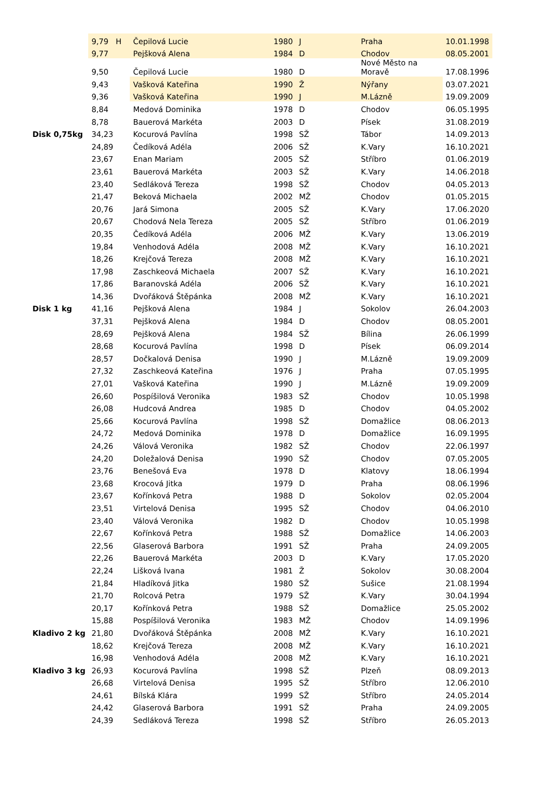| | 9,79 H | Čepilová Lucie | 1980 | J | Praha | 10.01.1998 |
| | 9,77 | Pejšková Alena | 1984 | D | Chodov | 08.05.2001 |
| | 9,50 | Čepilová Lucie | 1980 | D | Nové Město na Moravě | 17.08.1996 |
| | 9,43 | Vašková Kateřina | 1990 | Ž | Nýřany | 03.07.2021 |
| | 9,36 | Vašková Kateřina | 1990 | J | M.Lázně | 19.09.2009 |
| | 8,84 | Medová Dominika | 1978 | D | Chodov | 06.05.1995 |
| | 8,78 | Bauerová Markéta | 2003 | D | Písek | 31.08.2019 |
| Disk 0,75kg | 34,23 | Kocurová Pavlína | 1998 | SŽ | Tábor | 14.09.2013 |
| | 24,89 | Čedíková Adéla | 2006 | SŽ | K.Vary | 16.10.2021 |
| | 23,67 | Enan Mariam | 2005 | SŽ | Stříbro | 01.06.2019 |
| | 23,61 | Bauerová Markéta | 2003 | SŽ | K.Vary | 14.06.2018 |
| | 23,40 | Sedláková Tereza | 1998 | SŽ | Chodov | 04.05.2013 |
| | 21,47 | Beková Michaela | 2002 | MŽ | Chodov | 01.05.2015 |
| | 20,76 | Jará Simona | 2005 | SŽ | K.Vary | 17.06.2020 |
| | 20,67 | Chodová Nela Tereza | 2005 | SŽ | Stříbro | 01.06.2019 |
| | 20,35 | Čedíková Adéla | 2006 | MŽ | K.Vary | 13.06.2019 |
| | 19,84 | Venhodová Adéla | 2008 | MŽ | K.Vary | 16.10.2021 |
| | 18,26 | Krejčová Tereza | 2008 | MŽ | K.Vary | 16.10.2021 |
| | 17,98 | Zaschkeová Michaela | 2007 | SŽ | K.Vary | 16.10.2021 |
| | 17,86 | Baranovská Adéla | 2006 | SŽ | K.Vary | 16.10.2021 |
| | 14,36 | Dvořáková Štěpánka | 2008 | MŽ | K.Vary | 16.10.2021 |
| Disk 1 kg | 41,16 | Pejšková Alena | 1984 | J | Sokolov | 26.04.2003 |
| | 37,31 | Pejšková Alena | 1984 | D | Chodov | 08.05.2001 |
| | 28,69 | Pejšková Alena | 1984 | SŽ | Bílina | 26.06.1999 |
| | 28,68 | Kocurová Pavlína | 1998 | D | Písek | 06.09.2014 |
| | 28,57 | Dočkalová Denisa | 1990 | J | M.Lázně | 19.09.2009 |
| | 27,32 | Zaschkeová Kateřina | 1976 | J | Praha | 07.05.1995 |
| | 27,01 | Vašková Kateřina | 1990 | J | M.Lázně | 19.09.2009 |
| | 26,60 | Pospíšilová Veronika | 1983 | SŽ | Chodov | 10.05.1998 |
| | 26,08 | Hudcová Andrea | 1985 | D | Chodov | 04.05.2002 |
| | 25,66 | Kocurová Pavlína | 1998 | SŽ | Domažlice | 08.06.2013 |
| | 24,72 | Medová Dominika | 1978 | D | Domažlice | 16.09.1995 |
| | 24,26 | Válová Veronika | 1982 | SŽ | Chodov | 22.06.1997 |
| | 24,20 | Doležalová Denisa | 1990 | SŽ | Chodov | 07.05.2005 |
| | 23,76 | Benešová Eva | 1978 | D | Klatovy | 18.06.1994 |
| | 23,68 | Krocová Jitka | 1979 | D | Praha | 08.06.1996 |
| | 23,67 | Kořínková Petra | 1988 | D | Sokolov | 02.05.2004 |
| | 23,51 | Virtelová Denisa | 1995 | SŽ | Chodov | 04.06.2010 |
| | 23,40 | Válová Veronika | 1982 | D | Chodov | 10.05.1998 |
| | 22,67 | Kořínková Petra | 1988 | SŽ | Domažlice | 14.06.2003 |
| | 22,56 | Glaserová Barbora | 1991 | SŽ | Praha | 24.09.2005 |
| | 22,26 | Bauerová Markéta | 2003 | D | K.Vary | 17.05.2020 |
| | 22,24 | Lišková Ivana | 1981 | Ž | Sokolov | 30.08.2004 |
| | 21,84 | Hladíková Jitka | 1980 | SŽ | Sušice | 21.08.1994 |
| | 21,70 | Rolcová Petra | 1979 | SŽ | K.Vary | 30.04.1994 |
| | 20,17 | Kořínková Petra | 1988 | SŽ | Domažlice | 25.05.2002 |
| | 15,88 | Pospíšilová Veronika | 1983 | MŽ | Chodov | 14.09.1996 |
| Kladivo 2 kg | 21,80 | Dvořáková Štěpánka | 2008 | MŽ | K.Vary | 16.10.2021 |
| | 18,62 | Krejčová Tereza | 2008 | MŽ | K.Vary | 16.10.2021 |
| | 16,98 | Venhodová Adéla | 2008 | MŽ | K.Vary | 16.10.2021 |
| Kladivo 3 kg | 26,93 | Kocurová Pavlína | 1998 | SŽ | Plzeň | 08.09.2013 |
| | 26,68 | Virtelová Denisa | 1995 | SŽ | Stříbro | 12.06.2010 |
| | 24,61 | Bílská Klára | 1999 | SŽ | Stříbro | 24.05.2014 |
| | 24,42 | Glaserová Barbora | 1991 | SŽ | Praha | 24.09.2005 |
| | 24,39 | Sedláková Tereza | 1998 | SŽ | Stříbro | 26.05.2013 |